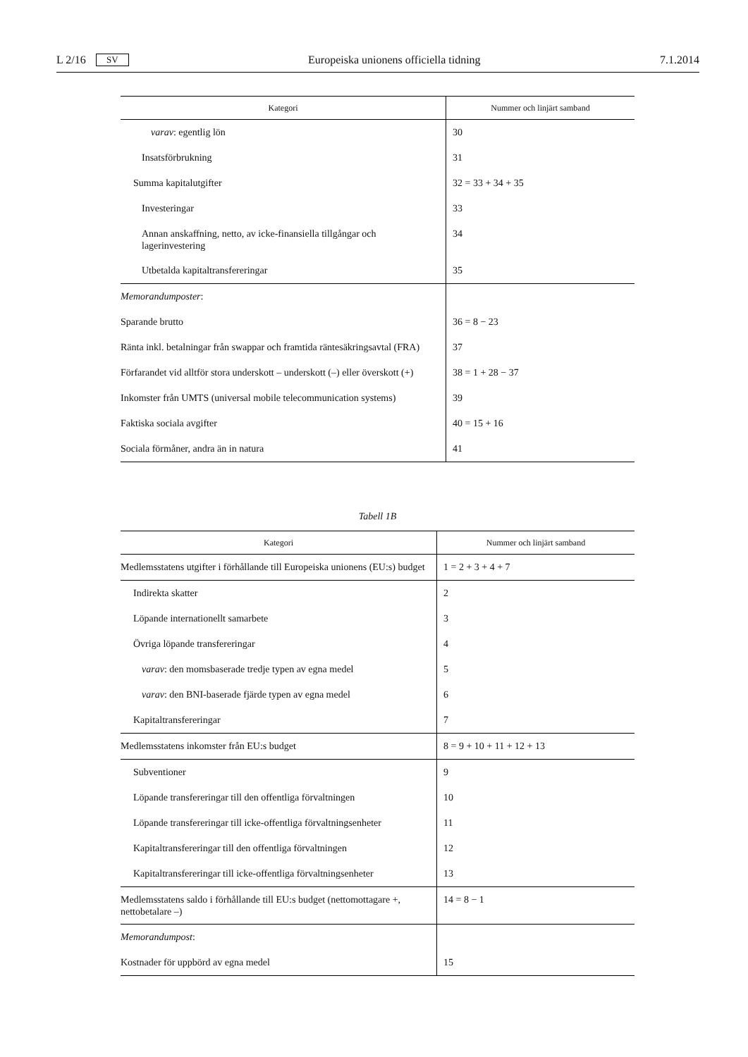L 2/16 SV Europeiska unionens officiella tidning 7.1.2014
| Kategori | Nummer och linjärt samband |
| --- | --- |
| varav : egentlig lön | 30 |
| Insatsförbrukning | 31 |
| Summa kapitalutgifter | 32 = 33 + 34 + 35 |
| Investeringar | 33 |
| Annan anskaffning, netto, av icke-finansiella tillgångar och lagerinvestering | 34 |
| Utbetalda kapitaltransfereringar | 35 |
| Memorandumposter : | |
| Sparande brutto | 36 = 8 − 23 |
| Ränta inkl. betalningar från swappar och framtida räntesäkringsavtal (FRA) | 37 |
| Förfarandet vid alltför stora underskott – underskott (–) eller överskott (+) | 38 = 1 + 28 − 37 |
| Inkomster från UMTS (universal mobile telecommunication systems) | 39 |
| Faktiska sociala avgifter | 40 = 15 + 16 |
| Sociala förmåner, andra än in natura | 41 |
Tabell 1B
| Kategori | Nummer och linjärt samband |
| --- | --- |
| Medlemsstatens utgifter i förhållande till Europeiska unionens (EU:s) budget | 1 = 2 + 3 + 4 + 7 |
| Indirekta skatter | 2 |
| Löpande internationellt samarbete | 3 |
| Övriga löpande transfereringar | 4 |
| varav : den momsbaserade tredje typen av egna medel | 5 |
| varav : den BNI-baserade fjärde typen av egna medel | 6 |
| Kapitaltransfereringar | 7 |
| Medlemsstatens inkomster från EU:s budget | 8 = 9 + 10 + 11 + 12 + 13 |
| Subventioner | 9 |
| Löpande transfereringar till den offentliga förvaltningen | 10 |
| Löpande transfereringar till icke-offentliga förvaltningsenheter | 11 |
| Kapitaltransfereringar till den offentliga förvaltningen | 12 |
| Kapitaltransfereringar till icke-offentliga förvaltningsenheter | 13 |
| Medlemsstatens saldo i förhållande till EU:s budget (nettomottagare +, nettobetalare –) | 14 = 8 − 1 |
| Memorandumpost : | |
| Kostnader för uppbörd av egna medel | 15 |